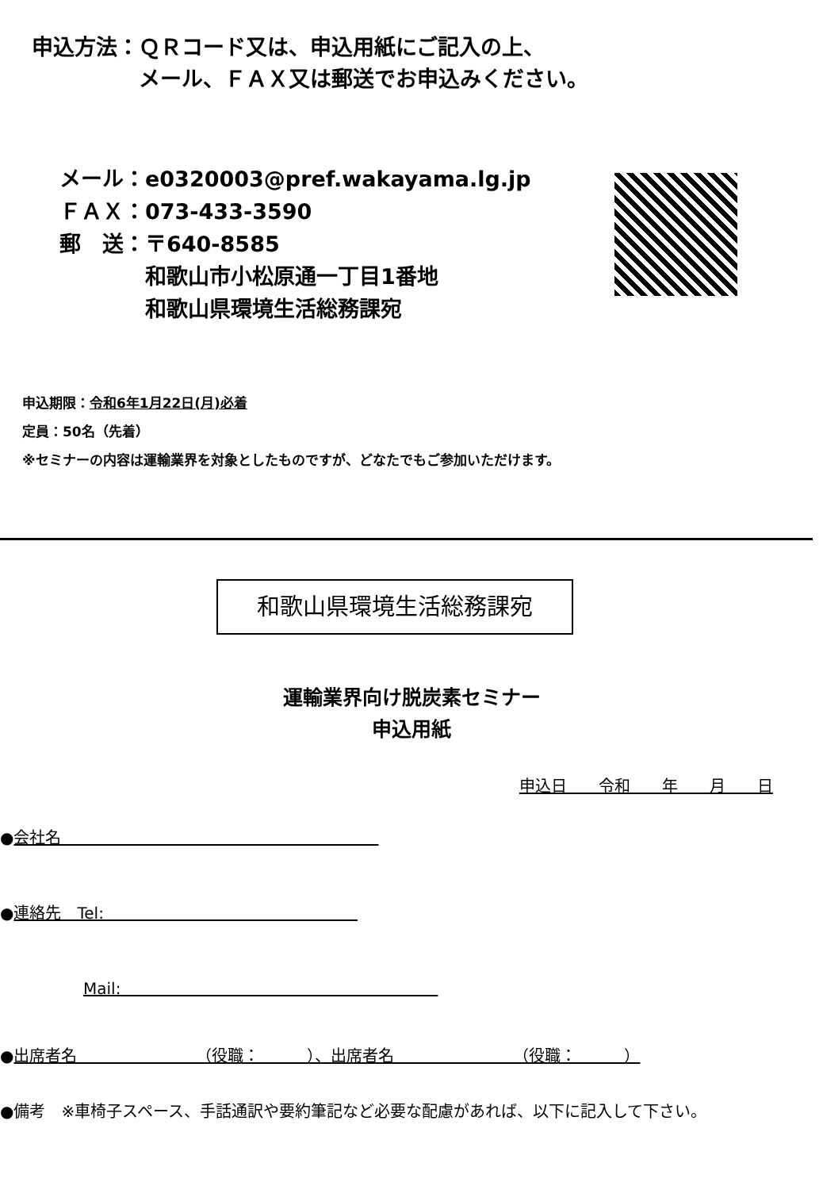申込方法：ＱＲコード又は、申込用紙にご記入の上、
　　　　　メール、ＦＡＸ又は郵送でお申込みください。
メール：e0320003@pref.wakayama.lg.jp
ＦＡＸ：073-433-3590
郵　送：〒640-8585
　　　　和歌山市小松原通一丁目1番地
　　　　和歌山県環境生活総務課宛
申込期限：令和6年1月22日(月)必着
定員：50名（先着）
※セミナーの内容は運輸業界を対象としたものですが、どなたでもご参加いただけます。
和歌山県環境生活総務課宛
運輸業界向け脱炭素セミナー
申込用紙
申込日　　令和　　年　　月　　日
●会社名　　　　　　　　　　　　　　　　　　　　
●連絡先　Tel:　　　　　　　　　　　　　　　　
Mail:　　　　　　　　　　　　　　　　　　　　
●出席者名　　　　　　　　（役職：　　　）、出席者名　　　　　　　　（役職：　　　）
●備考　※車椅子スペース、手話通訳や要約筆記など必要な配慮があれば、以下に記入して下さい。